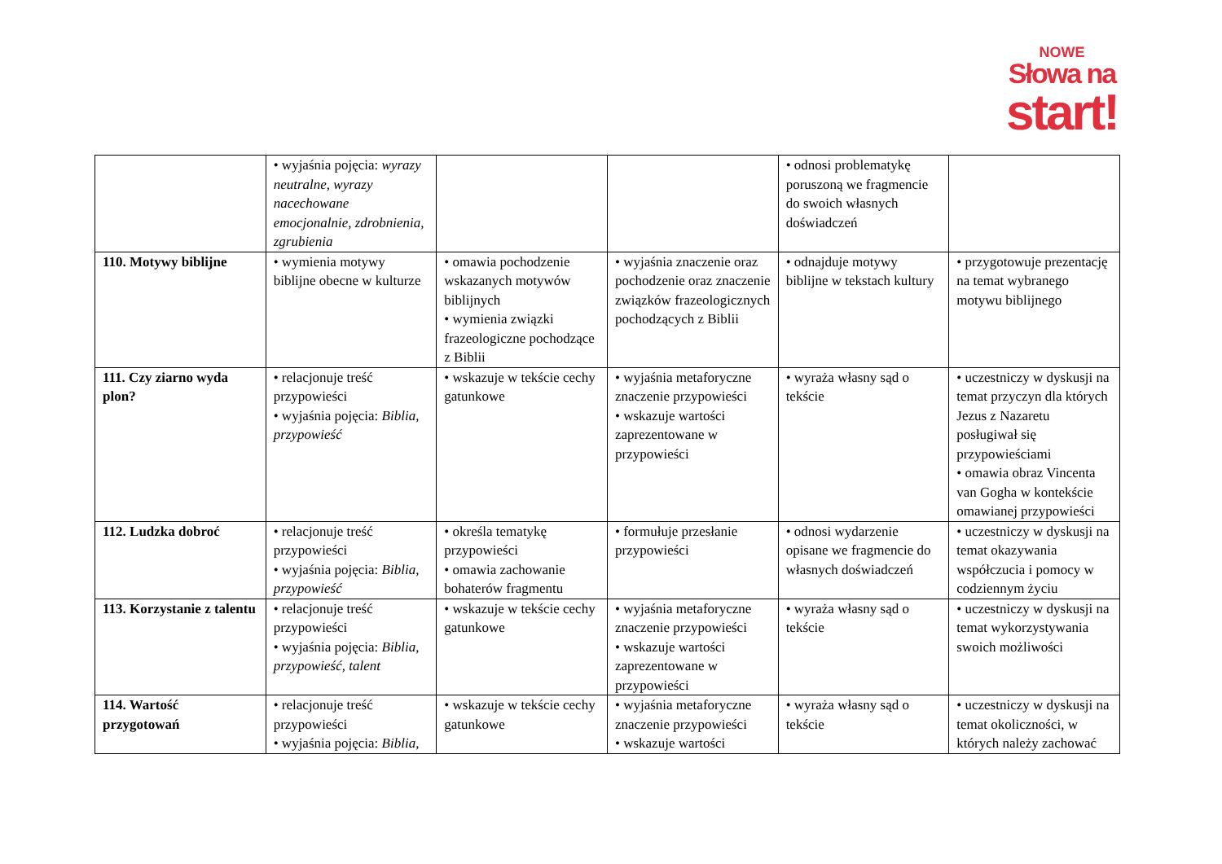NOWE
Słowa na
start!
| | • wyjaśnia pojęcia: wyrazy neutralne, wyrazy nacechowane emocjonalnie, zdrobnienia, zgrubienia | | | • odnosi problematykę poruszoną we fragmencie do swoich własnych doświadczeń | |
| 110. Motywy biblijne | • wymienia motywy biblijne obecne w kulturze | • omawia pochodzenie wskazanych motywów biblijnych • wymienia związki frazeologiczne pochodzące z Biblii | • wyjaśnia znaczenie oraz pochodzenie oraz znaczenie związków frazeologicznych pochodzących z Biblii | • odnajduje motywy biblijne w tekstach kultury | • przygotowuje prezentację na temat wybranego motywu biblijnego |
| 111. Czy ziarno wyda plon? | • relacjonuje treść przypowieści • wyjaśnia pojęcia: Biblia, przypowieść | • wskazuje w tekście cechy gatunkowe | • wyjaśnia metaforyczne znaczenie przypowieści • wskazuje wartości zaprezentowane w przypowieści | • wyraża własny sąd o tekście | • uczestniczy w dyskusji na temat przyczyn dla których Jezus z Nazaretu posługiwał się przypowieściami • omawia obraz Vincenta van Gogha w kontekście omawianej przypowieści |
| 112. Ludzka dobroć | • relacjonuje treść przypowieści • wyjaśnia pojęcia: Biblia, przypowieść | • określa tematykę przypowieści • omawia zachowanie bohaterów fragmentu | • formułuje przesłanie przypowieści | • odnosi wydarzenie opisane we fragmencie do własnych doświadczeń | • uczestniczy w dyskusji na temat okazywania współczucia i pomocy w codziennym życiu |
| 113. Korzystanie z talentu | • relacjonuje treść przypowieści • wyjaśnia pojęcia: Biblia, przypowieść, talent | • wskazuje w tekście cechy gatunkowe | • wyjaśnia metaforyczne znaczenie przypowieści • wskazuje wartości zaprezentowane w przypowieści | • wyraża własny sąd o tekście | • uczestniczy w dyskusji na temat wykorzystywania swoich możliwości |
| 114. Wartość przygotowań | • relacjonuje treść przypowieści • wyjaśnia pojęcia: Biblia, | • wskazuje w tekście cechy gatunkowe | • wyjaśnia metaforyczne znaczenie przypowieści • wskazuje wartości | • wyraża własny sąd o tekście | • uczestniczy w dyskusji na temat okoliczności, w których należy zachować |